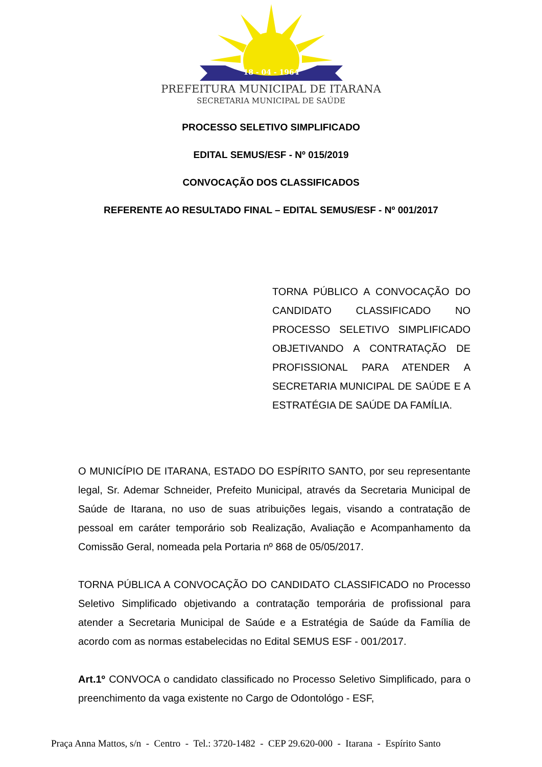18 - 04 - 1964
PREFEITURA MUNICIPAL DE ITARANA
SECRETARIA MUNICIPAL DE SAÚDE
PROCESSO SELETIVO SIMPLIFICADO
EDITAL SEMUS/ESF - Nº 015/2019
CONVOCAÇÃO DOS CLASSIFICADOS
REFERENTE AO RESULTADO FINAL – EDITAL SEMUS/ESF - Nº 001/2017
TORNA PÚBLICO A CONVOCAÇÃO DO CANDIDATO CLASSIFICADO NO PROCESSO SELETIVO SIMPLIFICADO OBJETIVANDO A CONTRATAÇÃO DE PROFISSIONAL PARA ATENDER A SECRETARIA MUNICIPAL DE SAÚDE E A ESTRATÉGIA DE SAÚDE DA FAMÍLIA.
O MUNICÍPIO DE ITARANA, ESTADO DO ESPÍRITO SANTO, por seu representante legal, Sr. Ademar Schneider, Prefeito Municipal, através da Secretaria Municipal de Saúde de Itarana, no uso de suas atribuições legais, visando a contratação de pessoal em caráter temporário sob Realização, Avaliação e Acompanhamento da Comissão Geral, nomeada pela Portaria nº 868 de 05/05/2017.
TORNA PÚBLICA A CONVOCAÇÃO DO CANDIDATO CLASSIFICADO no Processo Seletivo Simplificado objetivando a contratação temporária de profissional para atender a Secretaria Municipal de Saúde e a Estratégia de Saúde da Família de acordo com as normas estabelecidas no Edital SEMUS ESF - 001/2017.
Art.1º CONVOCA o candidato classificado no Processo Seletivo Simplificado, para o preenchimento da vaga existente no Cargo de Odontológo - ESF,
Praça Anna Mattos, s/n - Centro - Tel.: 3720-1482 - CEP 29.620-000 - Itarana - Espírito Santo